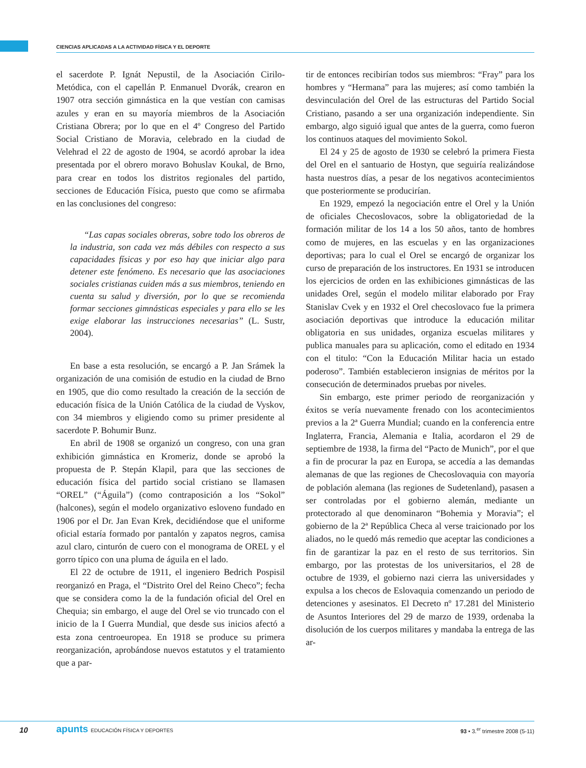CIENCIAS APLICADAS A LA ACTIVIDAD FÍSICA Y EL DEPORTE
el sacerdote P. Ignát Nepustil, de la Asociación Cirilo-Metódica, con el capellán P. Enmanuel Dvorák, crearon en 1907 otra sección gimnástica en la que vestían con camisas azules y eran en su mayoría miembros de la Asociación Cristiana Obrera; por lo que en el 4º Congreso del Partido Social Cristiano de Moravia, celebrado en la ciudad de Velehrad el 22 de agosto de 1904, se acordó aprobar la idea presentada por el obrero moravo Bohuslav Koukal, de Brno, para crear en todos los distritos regionales del partido, secciones de Educación Física, puesto que como se afirmaba en las conclusiones del congreso:
“Las capas sociales obreras, sobre todo los obreros de la industria, son cada vez más débiles con respecto a sus capacidades físicas y por eso hay que iniciar algo para detener este fenómeno. Es necesario que las asociaciones sociales cristianas cuiden más a sus miembros, teniendo en cuenta su salud y diversión, por lo que se recomienda formar secciones gimnásticas especiales y para ello se les exige elaborar las instrucciones necesarias” (L. Sustr, 2004).
En base a esta resolución, se encargó a P. Jan Srámek la organización de una comisión de estudio en la ciudad de Brno en 1905, que dio como resultado la creación de la sección de educación física de la Unión Católica de la ciudad de Vyskov, con 34 miembros y eligiendo como su primer presidente al sacerdote P. Bohumir Bunz.
En abril de 1908 se organizó un congreso, con una gran exhibición gimnástica en Kromeriz, donde se aprobó la propuesta de P. Stepán Klapil, para que las secciones de educación física del partido social cristiano se llamasen “OREL” (“Águila”) (como contraposición a los “Sokol” (halcones), según el modelo organizativo esloveno fundado en 1906 por el Dr. Jan Evan Krek, decidiéndose que el uniforme oficial estaría formado por pantalón y zapatos negros, camisa azul claro, cinturón de cuero con el monograma de OREL y el gorro típico con una pluma de águila en el lado.
El 22 de octubre de 1911, el ingeniero Bedrich Pospisil reorganizó en Praga, el “Distrito Orel del Reino Checo”; fecha que se considera como la de la fundación oficial del Orel en Chequia; sin embargo, el auge del Orel se vio truncado con el inicio de la I Guerra Mundial, que desde sus inicios afectó a esta zona centroeuropea. En 1918 se produce su primera reorganización, aprobándose nuevos estatutos y el tratamiento que a par-
tir de entonces recibirían todos sus miembros: “Fray” para los hombres y “Hermana” para las mujeres; así como también la desvinculación del Orel de las estructuras del Partido Social Cristiano, pasando a ser una organización independiente. Sin embargo, algo siguió igual que antes de la guerra, como fueron los continuos ataques del movimiento Sokol.
El 24 y 25 de agosto de 1930 se celebró la primera Fiesta del Orel en el santuario de Hostyn, que seguiría realizándose hasta nuestros días, a pesar de los negativos acontecimientos que posteriormente se producirían.
En 1929, empezó la negociación entre el Orel y la Unión de oficiales Checoslovacos, sobre la obligatoriedad de la formación militar de los 14 a los 50 años, tanto de hombres como de mujeres, en las escuelas y en las organizaciones deportivas; para lo cual el Orel se encargó de organizar los curso de preparación de los instructores. En 1931 se introducen los ejercicios de orden en las exhibiciones gimnásticas de las unidades Orel, según el modelo militar elaborado por Fray Stanislav Cvek y en 1932 el Orel checoslovaco fue la primera asociación deportivas que introduce la educación militar obligatoria en sus unidades, organiza escuelas militares y publica manuales para su aplicación, como el editado en 1934 con el titulo: “Con la Educación Militar hacia un estado poderoso”. También establecieron insignias de méritos por la consecución de determinados pruebas por niveles.
Sin embargo, este primer periodo de reorganización y éxitos se vería nuevamente frenado con los acontecimientos previos a la 2ª Guerra Mundial; cuando en la conferencia entre Inglaterra, Francia, Alemania e Italia, acordaron el 29 de septiembre de 1938, la firma del “Pacto de Munich”, por el que a fin de procurar la paz en Europa, se accedía a las demandas alemanas de que las regiones de Checoslovaquia con mayoría de población alemana (las regiones de Sudetenland), pasasen a ser controladas por el gobierno alemán, mediante un protectorado al que denominaron “Bohemia y Moravia”; el gobierno de la 2ª República Checa al verse traicionado por los aliados, no le quedó más remedio que aceptar las condiciones a fin de garantizar la paz en el resto de sus territorios. Sin embargo, por las protestas de los universitarios, el 28 de octubre de 1939, el gobierno nazi cierra las universidades y expulsa a los checos de Eslovaquia comenzando un periodo de detenciones y asesinatos. El Decreto nº 17.281 del Ministerio de Asuntos Interiores del 29 de marzo de 1939, ordenaba la disolución de los cuerpos militares y mandaba la entrega de las ar-
10
apunts EDUCACIÓN FÍSICA Y DEPORTES
93 • 3.<sup>er</sup> trimestre 2008 (5-11)